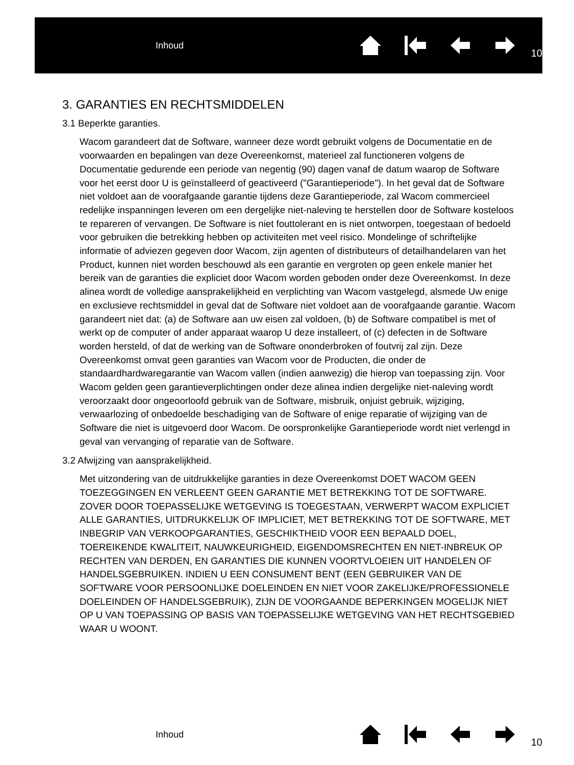Inhoud
10
3. GARANTIES EN RECHTSMIDDELEN
3.1 Beperkte garanties.
Wacom garandeert dat de Software, wanneer deze wordt gebruikt volgens de Documentatie en de voorwaarden en bepalingen van deze Overeenkomst, materieel zal functioneren volgens de Documentatie gedurende een periode van negentig (90) dagen vanaf de datum waarop de Software voor het eerst door U is geïnstalleerd of geactiveerd ("Garantieperiode"). In het geval dat de Software niet voldoet aan de voorafgaande garantie tijdens deze Garantieperiode, zal Wacom commercieel redelijke inspanningen leveren om een dergelijke niet-naleving te herstellen door de Software kosteloos te repareren of vervangen. De Software is niet fouttolerant en is niet ontworpen, toegestaan of bedoeld voor gebruiken die betrekking hebben op activiteiten met veel risico. Mondelinge of schriftelijke informatie of adviezen gegeven door Wacom, zijn agenten of distributeurs of detailhandelaren van het Product, kunnen niet worden beschouwd als een garantie en vergroten op geen enkele manier het bereik van de garanties die expliciet door Wacom worden geboden onder deze Overeenkomst. In deze alinea wordt de volledige aansprakelijkheid en verplichting van Wacom vastgelegd, alsmede Uw enige en exclusieve rechtsmiddel in geval dat de Software niet voldoet aan de voorafgaande garantie. Wacom garandeert niet dat: (a) de Software aan uw eisen zal voldoen, (b) de Software compatibel is met of werkt op de computer of ander apparaat waarop U deze installeert, of (c) defecten in de Software worden hersteld, of dat de werking van de Software ononderbroken of foutvrij zal zijn. Deze Overeenkomst omvat geen garanties van Wacom voor de Producten, die onder de standaardhardwaregarantie van Wacom vallen (indien aanwezig) die hierop van toepassing zijn. Voor Wacom gelden geen garantieverplichtingen onder deze alinea indien dergelijke niet-naleving wordt veroorzaakt door ongeoorloofd gebruik van de Software, misbruik, onjuist gebruik, wijziging, verwaarlozing of onbedoelde beschadiging van de Software of enige reparatie of wijziging van de Software die niet is uitgevoerd door Wacom. De oorspronkelijke Garantieperiode wordt niet verlengd in geval van vervanging of reparatie van de Software.
3.2 Afwijzing van aansprakelijkheid.
Met uitzondering van de uitdrukkelijke garanties in deze Overeenkomst DOET WACOM GEEN TOEZEGGINGEN EN VERLEENT GEEN GARANTIE MET BETREKKING TOT DE SOFTWARE. ZOVER DOOR TOEPASSELIJKE WETGEVING IS TOEGESTAAN, VERWERPT WACOM EXPLICIET ALLE GARANTIES, UITDRUKKELIJK OF IMPLICIET, MET BETREKKING TOT DE SOFTWARE, MET INBEGRIP VAN VERKOOPGARANTIES, GESCHIKTHEID VOOR EEN BEPAALD DOEL, TOEREIKENDE KWALITEIT, NAUWKEURIGHEID, EIGENDOMSRECHTEN EN NIET-INBREUK OP RECHTEN VAN DERDEN, EN GARANTIES DIE KUNNEN VOORTVLOEIEN UIT HANDELEN OF HANDELSGEBRUIKEN. INDIEN U EEN CONSUMENT BENT (EEN GEBRUIKER VAN DE SOFTWARE VOOR PERSOONLIJKE DOELEINDEN EN NIET VOOR ZAKELIJKE/PROFESSIONELE DOELEINDEN OF HANDELSGEBRUIK), ZIJN DE VOORGAANDE BEPERKINGEN MOGELIJK NIET OP U VAN TOEPASSING OP BASIS VAN TOEPASSELIJKE WETGEVING VAN HET RECHTSGEBIED WAAR U WOONT.
Inhoud
10